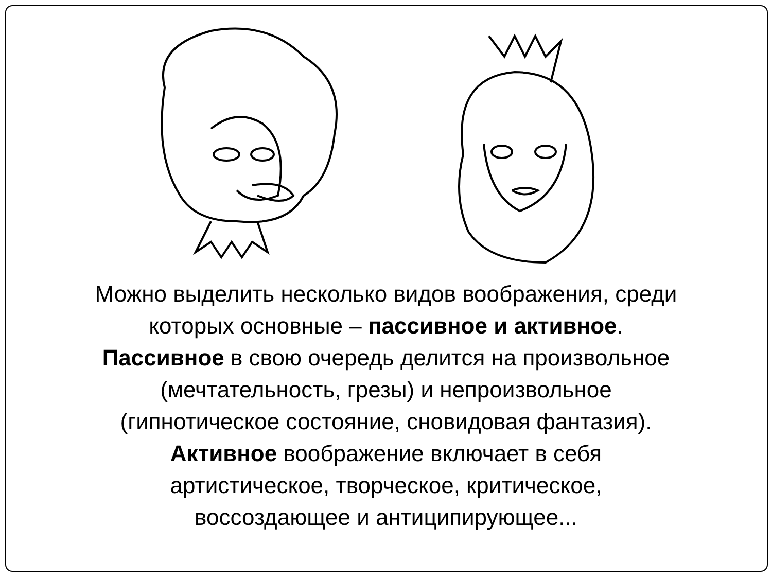Можно выделить несколько видов воображения, среди
которых основные – пассивное и активное.
Пассивное в свою очередь делится на произвольное
(мечтательность, грезы) и непроизвольное
(гипнотическое состояние, сновидовая фантазия).
Активное воображение включает в себя
артистическое, творческое, критическое,
воссоздающее и антиципирующее...